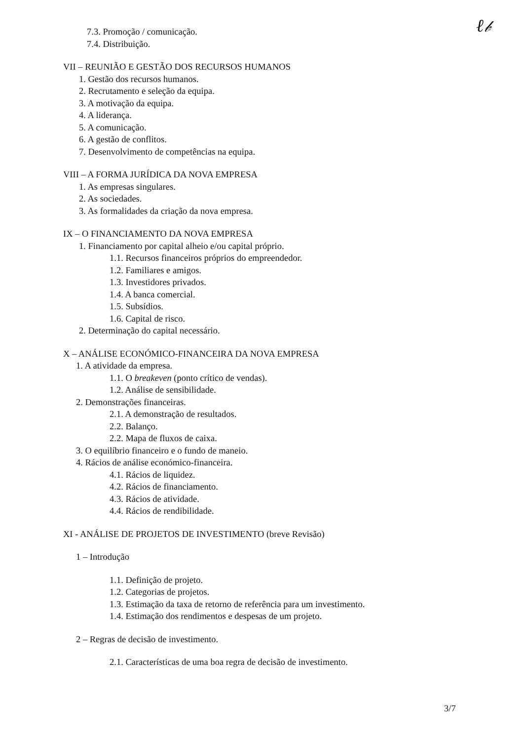ℓ𝒷
7.3. Promoção / comunicação.
7.4. Distribuição.
VII – REUNIÃO E GESTÃO DOS RECURSOS HUMANOS
1. Gestão dos recursos humanos.
2. Recrutamento e seleção da equipa.
3. A motivação da equipa.
4. A liderança.
5. A comunicação.
6. A gestão de conflitos.
7. Desenvolvimento de competências na equipa.
VIII – A FORMA JURÍDICA DA NOVA EMPRESA
1. As empresas singulares.
2. As sociedades.
3. As formalidades da criação da nova empresa.
IX – O FINANCIAMENTO DA NOVA EMPRESA
1. Financiamento por capital alheio e/ou capital próprio.
1.1. Recursos financeiros próprios do empreendedor.
1.2. Familiares e amigos.
1.3. Investidores privados.
1.4. A banca comercial.
1.5. Subsídios.
1.6. Capital de risco.
2. Determinação do capital necessário.
X – ANÁLISE ECONÓMICO-FINANCEIRA DA NOVA EMPRESA
1. A atividade da empresa.
1.1. O breakeven (ponto crítico de vendas).
1.2. Análise de sensibilidade.
2. Demonstrações financeiras.
2.1. A demonstração de resultados.
2.2. Balanço.
2.2. Mapa de fluxos de caixa.
3. O equilíbrio financeiro e o fundo de maneio.
4. Rácios de análise económico-financeira.
4.1. Rácios de liquidez.
4.2. Rácios de financiamento.
4.3. Rácios de atividade.
4.4. Rácios de rendibilidade.
XI - ANÁLISE DE PROJETOS DE INVESTIMENTO (breve Revisão)
1 – Introdução
1.1. Definição de projeto.
1.2. Categorias de projetos.
1.3. Estimação da taxa de retorno de referência para um investimento.
1.4. Estimação dos rendimentos e despesas de um projeto.
2 – Regras de decisão de investimento.
2.1. Características de uma boa regra de decisão de investimento.
3/7